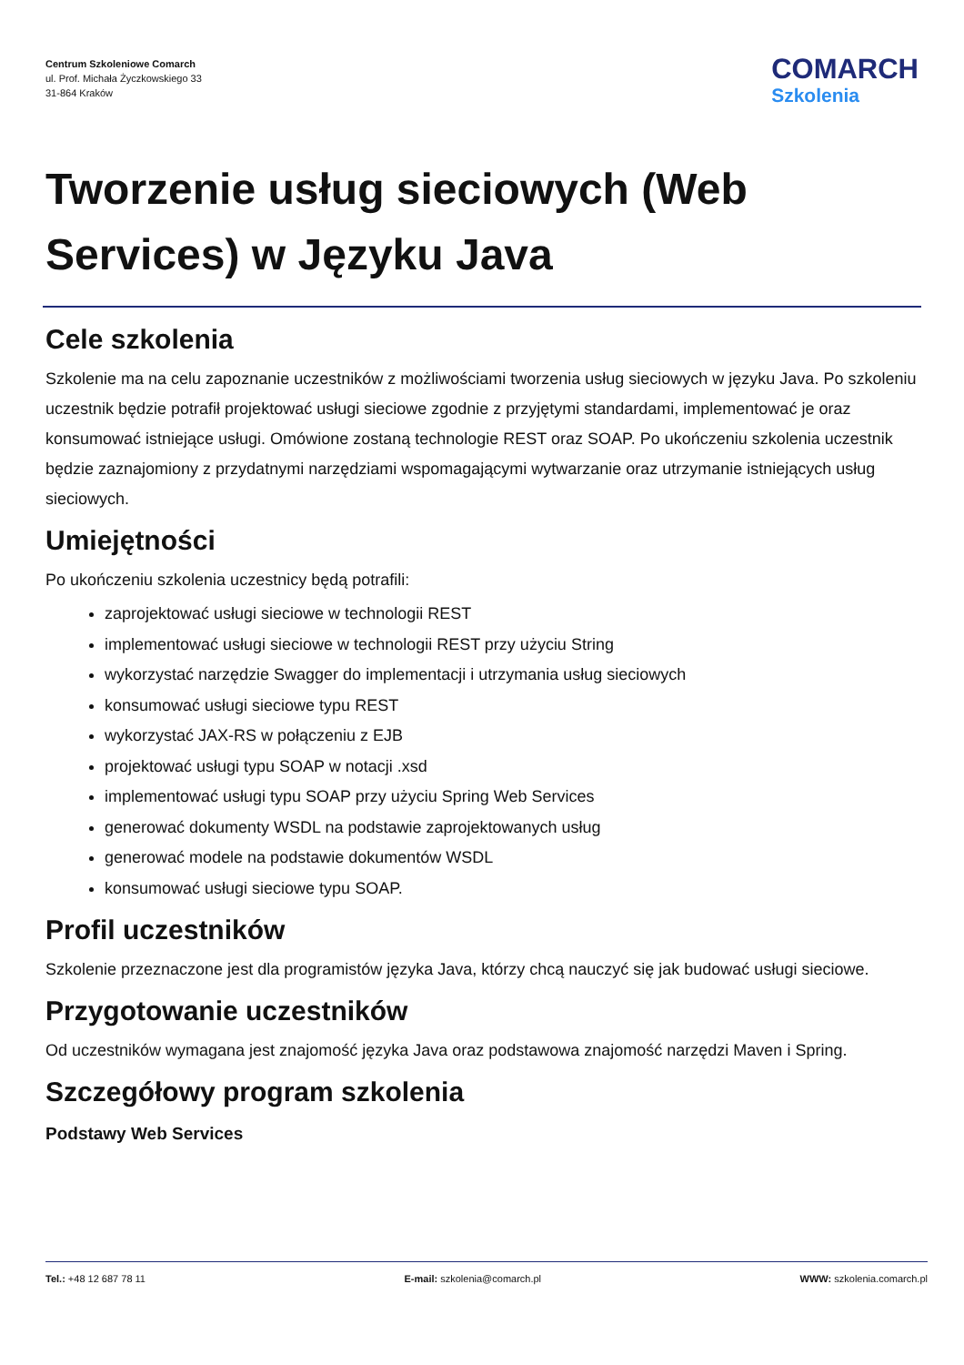Centrum Szkoleniowe Comarch
ul. Prof. Michała Życzkowskiego 33
31-864 Kraków
COMARCH
Szkolenia
Tworzenie usług sieciowych (Web Services) w Języku Java
Cele szkolenia
Szkolenie ma na celu zapoznanie uczestników z możliwościami tworzenia usług sieciowych w języku Java. Po szkoleniu uczestnik będzie potrafił projektować usługi sieciowe zgodnie z przyjętymi standardami, implementować je oraz konsumować istniejące usługi. Omówione zostaną technologie REST oraz SOAP. Po ukończeniu szkolenia uczestnik będzie zaznajomiony z przydatnymi narzędziami wspomagającymi wytwarzanie oraz utrzymanie istniejących usług sieciowych.
Umiejętności
Po ukończeniu szkolenia uczestnicy będą potrafili:
zaprojektować usługi sieciowe w technologii REST
implementować usługi sieciowe w technologii REST przy użyciu String
wykorzystać narzędzie Swagger do implementacji i utrzymania usług sieciowych
konsumować usługi sieciowe typu REST
wykorzystać JAX-RS w połączeniu z EJB
projektować usługi typu SOAP w notacji .xsd
implementować usługi typu SOAP przy użyciu Spring Web Services
generować dokumenty WSDL na podstawie zaprojektowanych usług
generować modele na podstawie dokumentów WSDL
konsumować usługi sieciowe typu SOAP.
Profil uczestników
Szkolenie przeznaczone jest dla programistów języka Java, którzy chcą nauczyć się jak budować usługi sieciowe.
Przygotowanie uczestników
Od uczestników wymagana jest znajomość języka Java oraz podstawowa znajomość narzędzi Maven i Spring.
Szczegółowy program szkolenia
Podstawy Web Services
Tel.: +48 12 687 78 11 E-mail: szkolenia@comarch.pl WWW: szkolenia.comarch.pl